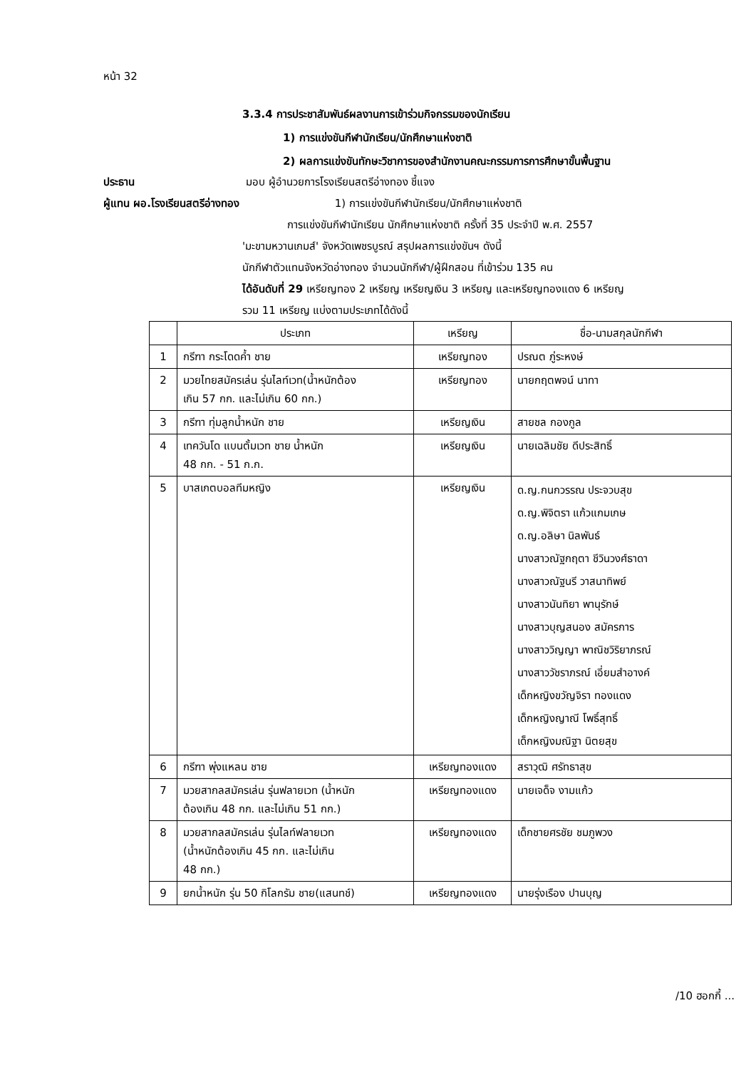หน้า 32
3.3.4 การประชาสัมพันธ์ผลงานการเข้าร่วมกิจกรรมของนักเรียน
1) การแข่งขันกีฬานักเรียน/นักศึกษาแห่งชาติ
2) ผลการแข่งขันทักษะวิชาการของสำนักงานคณะกรรมการการศึกษาขั้นพื้นฐาน
ประธาน มอบ ผู้อำนวยการโรงเรียนสตรีอ่างทอง ชี้แจง
ผู้แทน ผอ.โรงเรียนสตรีอ่างทอง 1) การแข่งขันกีฬานักเรียน/นักศึกษาแห่งชาติ
การแข่งขันกีฬานักเรียน นักศึกษาแห่งชาติ ครั้งที่ 35 ประจำปี พ.ศ. 2557
'มะขามหวานเกมส์' จังหวัดเพชรบูรณ์ สรุปผลการแข่งขันฯ ดังนี้
นักกีฬาตัวแทนจังหวัดอ่างทอง จำนวนนักกีฬา/ผู้ฝึกสอน ที่เข้าร่วม 135 คน
ได้อันดับที่ 29 เหรียญทอง 2 เหรียญ เหรียญเงิน 3 เหรียญ และเหรียญทองแดง 6 เหรียญ
รวม 11 เหรียญ แบ่งตามประเภทได้ดังนี้
| | ประเภท | เหรียญ | ชื่อ-นามสกุลนักกีฬา |
| 1 | กรีฑา กระโดดค้ำ ชาย | เหรียญทอง | ปรณต ภู่ระหงษ์ |
| 2 | มวยไทยสมัครเล่น รุ่นไลท์เวท(น้ำหนักต้อง เกิน 57 กก. และไม่เกิน 60 กก.) | เหรียญทอง | นายกฤตพจน์ นาทา |
| 3 | กรีฑา ทุ่มลูกน้ำหนัก ชาย | เหรียญเงิน | สายชล กองกูล |
| 4 | เทควันโด แบนตั้มเวท ชาย น้ำหนัก 48 กก. - 51 ก.ก. | เหรียญเงิน | นายเฉลิมชัย ดีประสิทธิ์ |
| 5 | บาสเกตบอลทีมหญิง | เหรียญเงิน | ด.ญ.กนกวรรณ ประจวบสุข ด.ญ.พิจิตรา แก้วแกมเกษ ด.ญ.อลิษา นิลพันธ์ นางสาวณัฐกฤตา ชีวินวงศ์ธาดา นางสาวณัฐนรี วาสนาทิพย์ นางสาวนันทิยา พานุรักษ์ นางสาวบุญสนอง สมัครการ นางสาววิญญา พาณิชวิริยาภรณ์ นางสาววัชราภรณ์ เอี่ยมสำอางค์ เด็กหญิงขวัญจิรา ทองแดง เด็กหญิงญาณี โพธิ์สุทธิ์ เด็กหญิงมณิฐา นิตยสุข |
| 6 | กรีฑา พุ่งแหลน ชาย | เหรียญทองแดง | สราวุฒิ ศรัทธาสุข |
| 7 | มวยสากลสมัครเล่น รุ่นฟลายเวท (น้ำหนัก ต้องเกิน 48 กก. และไม่เกิน 51 กก.) | เหรียญทองแดง | นายเจด็จ งามแก้ว |
| 8 | มวยสากลสมัครเล่น รุ่นไลท์ฟลายเวท (น้ำหนักต้องเกิน 45 กก. และไม่เกิน 48 กก.) | เหรียญทองแดง | เด็กชายศรชัย ชมภูพวง |
| 9 | ยกน้ำหนัก รุ่น 50 กิโลกรัม ชาย(แสนทช์) | เหรียญทองแดง | นายรุ่งเรือง ปานบุญ |
/10 ฮอกกี้ ...